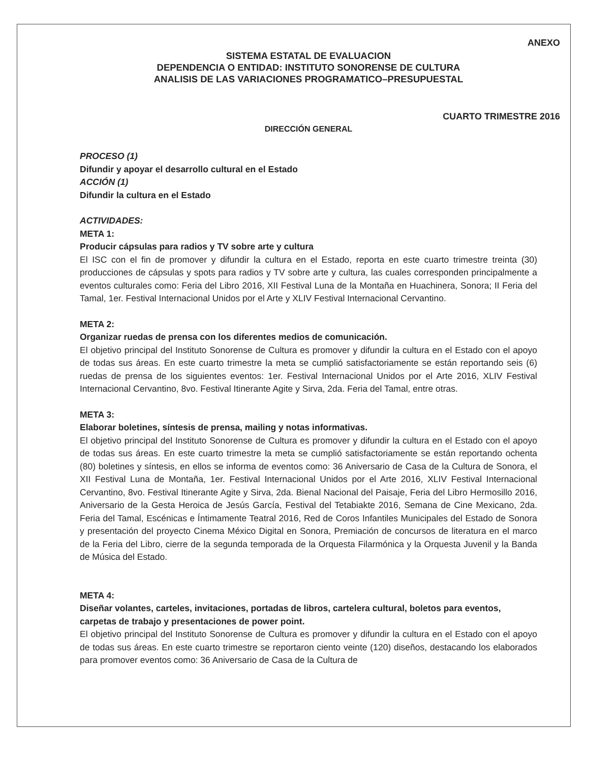ANEXO
SISTEMA ESTATAL DE EVALUACION
DEPENDENCIA O ENTIDAD: INSTITUTO SONORENSE DE CULTURA
ANALISIS DE LAS VARIACIONES PROGRAMATICO–PRESUPUESTAL
CUARTO TRIMESTRE 2016
DIRECCIÓN GENERAL
PROCESO (1)
Difundir y apoyar el desarrollo cultural en el Estado
ACCIÓN (1)
Difundir la cultura en el Estado
ACTIVIDADES:
META 1:
Producir cápsulas para radios y TV sobre arte y cultura
El ISC con el fin de promover y difundir la cultura en el Estado, reporta en este cuarto trimestre treinta (30) producciones de cápsulas y spots para radios y TV sobre arte y cultura, las cuales corresponden principalmente a eventos culturales como: Feria del Libro 2016, XII Festival Luna de la Montaña en Huachinera, Sonora; II Feria del Tamal, 1er. Festival Internacional Unidos por el Arte y XLIV Festival Internacional Cervantino.
META 2:
Organizar ruedas de prensa con los diferentes medios de comunicación.
El objetivo principal del Instituto Sonorense de Cultura es promover y difundir la cultura en el Estado con el apoyo de todas sus áreas. En este cuarto trimestre la meta se cumplió satisfactoriamente se están reportando seis (6) ruedas de prensa de los siguientes eventos: 1er. Festival Internacional Unidos por el Arte 2016, XLIV Festival Internacional Cervantino, 8vo. Festival Itinerante Agite y Sirva, 2da. Feria del Tamal, entre otras.
META 3:
Elaborar boletines, síntesis de prensa, mailing y notas informativas.
El objetivo principal del Instituto Sonorense de Cultura es promover y difundir la cultura en el Estado con el apoyo de todas sus áreas. En este cuarto trimestre la meta se cumplió satisfactoriamente se están reportando ochenta (80) boletines y síntesis, en ellos se informa de eventos como: 36 Aniversario de Casa de la Cultura de Sonora, el XII Festival Luna de Montaña, 1er. Festival Internacional Unidos por el Arte 2016, XLIV Festival Internacional Cervantino, 8vo. Festival Itinerante Agite y Sirva, 2da. Bienal Nacional del Paisaje, Feria del Libro Hermosillo 2016, Aniversario de la Gesta Heroica de Jesús García, Festival del Tetabiakte 2016, Semana de Cine Mexicano, 2da. Feria del Tamal, Escénicas e Íntimamente Teatral 2016, Red de Coros Infantiles Municipales del Estado de Sonora y presentación del proyecto Cinema México Digital en Sonora, Premiación de concursos de literatura en el marco de la Feria del Libro, cierre de la segunda temporada de la Orquesta Filarmónica y la Orquesta Juvenil y la Banda de Música del Estado.
META 4:
Diseñar volantes, carteles, invitaciones, portadas de libros, cartelera cultural, boletos para eventos, carpetas de trabajo y presentaciones de power point.
El objetivo principal del Instituto Sonorense de Cultura es promover y difundir la cultura en el Estado con el apoyo de todas sus áreas. En este cuarto trimestre se reportaron ciento veinte (120) diseños, destacando los elaborados para promover eventos como: 36 Aniversario de Casa de la Cultura de